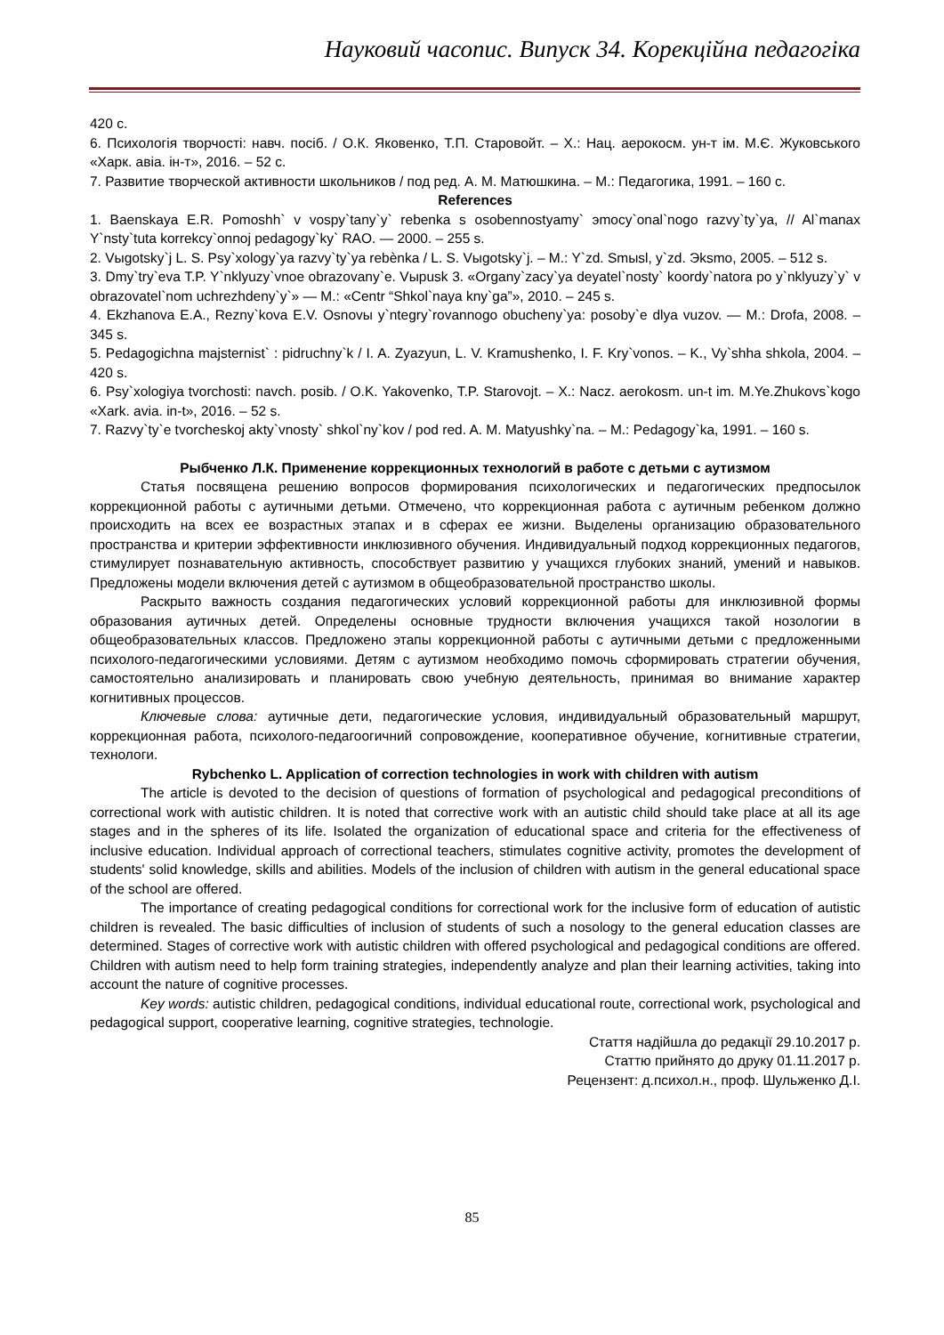Науковий часопис. Випуск 34. Корекційна педагогіка
420 с.
6. Психологія творчості: навч. посіб. / О.К. Яковенко, Т.П. Старовойт. – Х.: Нац. аерокосм. ун-т ім. М.Є. Жуковського «Харк. авіа. ін-т», 2016. – 52 с.
7. Развитие творческой активности школьников / под ред. А. М. Матюшкина. – М.: Педагогика, 1991. – 160 с.
References
1. Baenskaya E.R. Pomoshh` v vospy`tany`y` rebenka s osobennostyamy` эmocy`onal`nogo razvy`ty`ya, // Al`manax Y`nsty`tuta korrekcy`onnoj pedagogy`ky` RAO. — 2000. – 255 s.
2. Vыgotsky`j L. S. Psy`xology`ya razvy`ty`ya rebѐnka / L. S. Vыgotsky`j. – M.: Y`zd. Smыsl, y`zd. Эksmo, 2005. – 512 s.
3. Dmy`try`eva T.P. Y`nklyuzy`vnoe obrazovany`e. Vыpusk 3. «Organy`zacy`ya deyatel`nosty` koordy`natora po y`nklyuzy`y` v obrazovatel`nom uchrezhdeny`y`» — M.: «Centr “Shkol`naya kny`ga”», 2010. – 245 s.
4. Ekzhanova E.A., Rezny`kova E.V. Osnovы y`ntegry`rovannogo obucheny`ya: posoby`e dlya vuzov. — M.: Drofa, 2008. – 345 s.
5. Pedagogichna majsternist` : pidruchny`k / I. A. Zyazyun, L. V. Kramushenko, I. F. Kry`vonos. – K., Vy`shha shkola, 2004. – 420 s.
6. Psy`xologiya tvorchosti: navch. posib. / O.K. Yakovenko, T.P. Starovojt. – X.: Nacz. aerokosm. un-t im. M.Ye.Zhukovs`kogo «Xark. avia. in-t», 2016. – 52 s.
7. Razvy`ty`e tvorcheskoj akty`vnosty` shkol`ny`kov / pod red. A. M. Matyushky`na. – M.: Pedagogy`ka, 1991. – 160 s.
Рыбченко Л.К. Применение коррекционных технологий в работе с детьми с аутизмом
Статья посвящена решению вопросов формирования психологических и педагогических предпосылок коррекционной работы с аутичными детьми. Отмечено, что коррекционная работа с аутичным ребенком должно происходить на всех ее возрастных этапах и в сферах ее жизни. Выделены организацию образовательного пространства и критерии эффективности инклюзивного обучения. Индивидуальный подход коррекционных педагогов, стимулирует познавательную активность, способствует развитию у учащихся глубоких знаний, умений и навыков. Предложены модели включения детей с аутизмом в общеобразовательной пространство школы.
Раскрыто важность создания педагогических условий коррекционной работы для инклюзивной формы образования аутичных детей. Определены основные трудности включения учащихся такой нозологии в общеобразовательных классов. Предложено этапы коррекционной работы с аутичными детьми с предложенными психолого-педагогическими условиями. Детям с аутизмом необходимо помочь сформировать стратегии обучения, самостоятельно анализировать и планировать свою учебную деятельность, принимая во внимание характер когнитивных процессов.
Ключевые слова: аутичные дети, педагогические условия, индивидуальный образовательный маршрут, коррекционная работа, психолого-педагоогичний сопровождение, кооперативное обучение, когнитивные стратегии, технологи.
Rybchenko L. Application of correction technologies in work with children with autism
The article is devoted to the decision of questions of formation of psychological and pedagogical preconditions of correctional work with autistic children. It is noted that corrective work with an autistic child should take place at all its age stages and in the spheres of its life. Isolated the organization of educational space and criteria for the effectiveness of inclusive education. Individual approach of correctional teachers, stimulates cognitive activity, promotes the development of students' solid knowledge, skills and abilities. Models of the inclusion of children with autism in the general educational space of the school are offered.
The importance of creating pedagogical conditions for correctional work for the inclusive form of education of autistic children is revealed. The basic difficulties of inclusion of students of such a nosology to the general education classes are determined. Stages of corrective work with autistic children with offered psychological and pedagogical conditions are offered. Children with autism need to help form training strategies, independently analyze and plan their learning activities, taking into account the nature of cognitive processes.
Key words: autistic children, pedagogical conditions, individual educational route, correctional work, psychological and pedagogical support, cooperative learning, cognitive strategies, technologie.
Стаття надійшла до редакції 29.10.2017 р.
Статтю прийнято до друку 01.11.2017 р.
Рецензент: д.психол.н., проф. Шульженко Д.І.
85